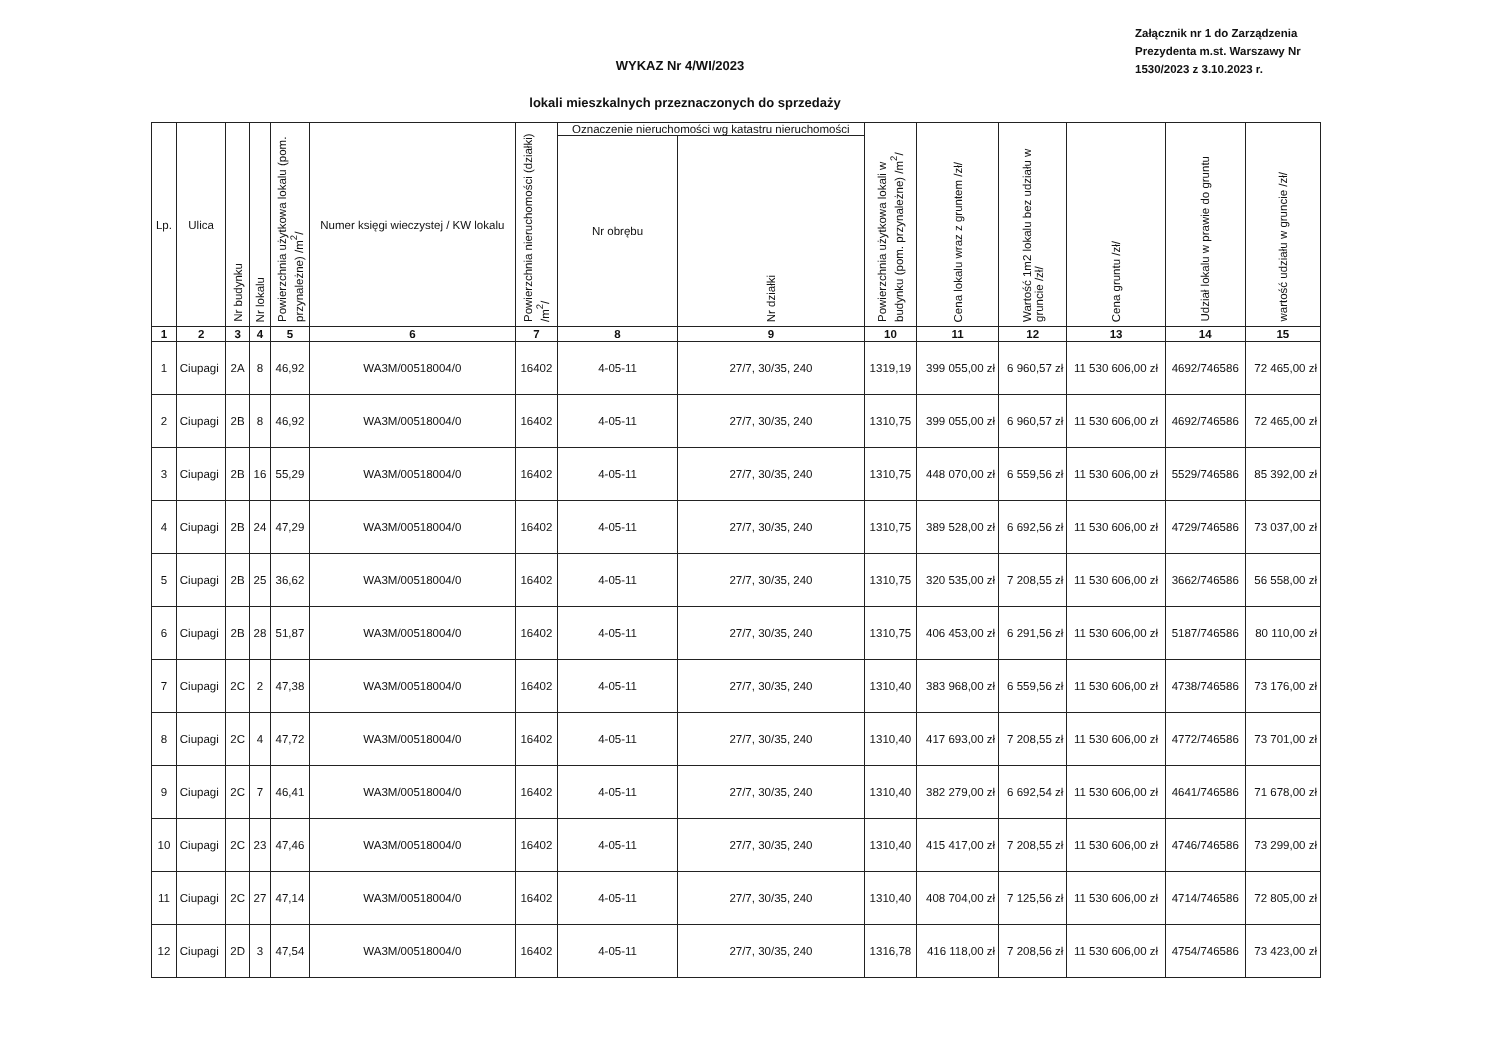Załącznik nr 1 do Zarządzenia Prezydenta m.st. Warszawy Nr 1530/2023 z 3.10.2023 r.
WYKAZ Nr 4/WI/2023
lokali mieszkalnych przeznaczonych do sprzedaży
| Lp. | Ulica | Nr budynku | Nr lokalu | Powierzchnia użytkowa lokalu (pom. przynależne) /m<sup>2</sup>/ | Numer księgi wieczystej / KW lokalu | Powierzchnia nieruchomości (działki) /m<sup>2</sup>/ | Oznaczenie nieruchomości wg katastru nieruchomości | | Powierzchnia użytkowa lokali w budynku (pom. przynależne) /m<sup>2</sup>/ | Cena lokalu wraz z gruntem /zł/ | Wartość 1m2 lokalu bez udziału w gruncie /zł/ | Cena gruntu /zł/ | Udział lokalu w prawie do gruntu | wartość udziału w gruncie /zł/ |
| --- | --- | --- | --- | --- | --- | --- | --- | --- | --- | --- | --- | --- | --- | --- |
| | | | | | | | Nr obrębu | Nr działki | | | | | | |
| 1 | 2 | 3 | 4 | 5 | 6 | 7 | 8 | 9 | 10 | 11 | 12 | 13 | 14 | 15 |
| 1 | Ciupagi | 2A | 8 | 46,92 | WA3M/00518004/0 | 16402 | 4-05-11 | 27/7, 30/35, 240 | 1319,19 | 399 055,00 zł | 6 960,57 zł | 11 530 606,00 zł | 4692/746586 | 72 465,00 zł |
| 2 | Ciupagi | 2B | 8 | 46,92 | WA3M/00518004/0 | 16402 | 4-05-11 | 27/7, 30/35, 240 | 1310,75 | 399 055,00 zł | 6 960,57 zł | 11 530 606,00 zł | 4692/746586 | 72 465,00 zł |
| 3 | Ciupagi | 2B | 16 | 55,29 | WA3M/00518004/0 | 16402 | 4-05-11 | 27/7, 30/35, 240 | 1310,75 | 448 070,00 zł | 6 559,56 zł | 11 530 606,00 zł | 5529/746586 | 85 392,00 zł |
| 4 | Ciupagi | 2B | 24 | 47,29 | WA3M/00518004/0 | 16402 | 4-05-11 | 27/7, 30/35, 240 | 1310,75 | 389 528,00 zł | 6 692,56 zł | 11 530 606,00 zł | 4729/746586 | 73 037,00 zł |
| 5 | Ciupagi | 2B | 25 | 36,62 | WA3M/00518004/0 | 16402 | 4-05-11 | 27/7, 30/35, 240 | 1310,75 | 320 535,00 zł | 7 208,55 zł | 11 530 606,00 zł | 3662/746586 | 56 558,00 zł |
| 6 | Ciupagi | 2B | 28 | 51,87 | WA3M/00518004/0 | 16402 | 4-05-11 | 27/7, 30/35, 240 | 1310,75 | 406 453,00 zł | 6 291,56 zł | 11 530 606,00 zł | 5187/746586 | 80 110,00 zł |
| 7 | Ciupagi | 2C | 2 | 47,38 | WA3M/00518004/0 | 16402 | 4-05-11 | 27/7, 30/35, 240 | 1310,40 | 383 968,00 zł | 6 559,56 zł | 11 530 606,00 zł | 4738/746586 | 73 176,00 zł |
| 8 | Ciupagi | 2C | 4 | 47,72 | WA3M/00518004/0 | 16402 | 4-05-11 | 27/7, 30/35, 240 | 1310,40 | 417 693,00 zł | 7 208,55 zł | 11 530 606,00 zł | 4772/746586 | 73 701,00 zł |
| 9 | Ciupagi | 2C | 7 | 46,41 | WA3M/00518004/0 | 16402 | 4-05-11 | 27/7, 30/35, 240 | 1310,40 | 382 279,00 zł | 6 692,54 zł | 11 530 606,00 zł | 4641/746586 | 71 678,00 zł |
| 10 | Ciupagi | 2C | 23 | 47,46 | WA3M/00518004/0 | 16402 | 4-05-11 | 27/7, 30/35, 240 | 1310,40 | 415 417,00 zł | 7 208,55 zł | 11 530 606,00 zł | 4746/746586 | 73 299,00 zł |
| 11 | Ciupagi | 2C | 27 | 47,14 | WA3M/00518004/0 | 16402 | 4-05-11 | 27/7, 30/35, 240 | 1310,40 | 408 704,00 zł | 7 125,56 zł | 11 530 606,00 zł | 4714/746586 | 72 805,00 zł |
| 12 | Ciupagi | 2D | 3 | 47,54 | WA3M/00518004/0 | 16402 | 4-05-11 | 27/7, 30/35, 240 | 1316,78 | 416 118,00 zł | 7 208,56 zł | 11 530 606,00 zł | 4754/746586 | 73 423,00 zł |